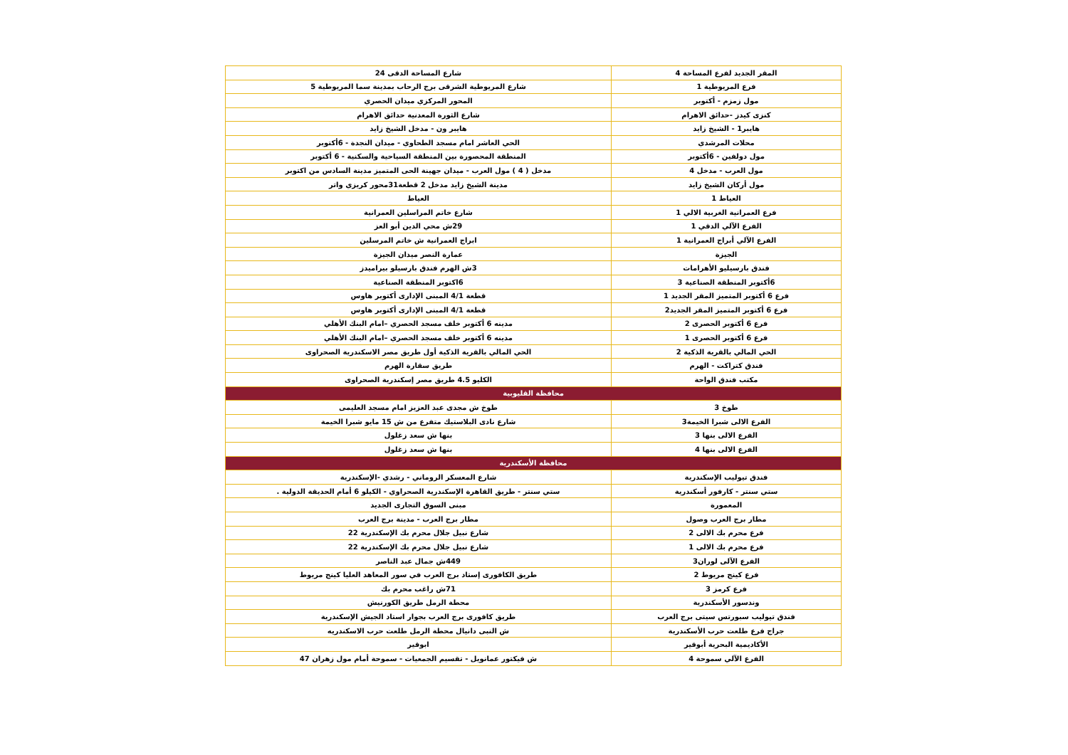| المقر الجديد لفرع المساحة 4 | شارع المساحة الدقى 24 |
| فرع المريوطية 1 | شارع المريوطية الشرقى برج الرحاب بمدينة سما المريوطية 5 |
| مول زمزم - أكتوبر | المحور المركزي ميدان الحصري |
| كنزى كيدز -حدائق الاهرام | شارع الثورة المعدنية حدائق الاهرام |
| هايبر1 - الشيخ زايد | هايبر ون - مدخل الشيخ زايد |
| محلات المرشدي | الحي العاشر امام مسجد الطحاوي - ميدان النجدة - 6أكتوبر |
| مول دولفين - 6أكتوبر | المنطقة المحصورة بين المنطقة السياحية والسكنية - 6 أكتوبر |
| مول العرب - مدخل 4 | مدخل ( 4 ) مول العرب - ميدان جهينة الحى المتميز مدينة السادس من اكتوبر |
| مول أركان الشيخ زايد | مدينة الشيخ زايد مدخل 2 قطعة31محور كريزي واتر |
| العياط 1 | العياط |
| فرع العمرانية الغربية الالي 1 | شارع خاتم المراسلين العمرانية |
| الفرع الآلي الدقي 1 | 29ش محي الدين أبو العز |
| الفرع الآلي أبراج العمرانية 1 | ابراج العمرانية ش خاتم المرسلين |
| الجيزة | عمارة النصر ميدان الجيزة |
| فندق بارسيليو الأهرامات | 3ش الهرم فندق بارسيلو بيراميدز |
| 6أكتوبر المنطقة الصناعية 3 | 6اكتوبر المنطقة الصناعية |
| فرع 6 أكتوبر المتميز المقر الجديد 1 | قطعة 4/1 المبنى الإدارى أكتوبر هاوس |
| فرع 6 أكتوبر المتميز المقر الجديد2 | قطعة 4/1 المبنى الإدارى أكتوبر هاوس |
| فرع 6 أكتوبر الحصرى 2 | مدينه 6 أكتوبر خلف مسجد الحصري –امام البنك الأهلي |
| فرع 6 أكتوبر الحصرى 1 | مدينه 6 أكتوبر خلف مسجد الحصري –امام البنك الأهلي |
| الحي المالي بالقرية الذكية 2 | الحي المالي بالقرية الذكية أول طريق مصر الاسكندرية الصحراوى |
| فندق كتراكت - الهرم | طريق سقارة الهرم |
| مكتب فندق الواحة | الكليو 4.5 طريق مصر إسكندرية الصحراوى |
| محافظة القليوبية | |
| طوخ 3 | طوخ ش مجدى عبد العزيز امام مسجد العليمى |
| الفرع الالى شبرا الخيمة3 | شارع نادى البلاستيك متفرع من ش 15 مايو شبرا الخيمة |
| الفرع الالى بنها 3 | بنها ش سعد زغلول |
| الفرع الالى بنها 4 | بنها ش سعد زغلول |
| محافظة الأسكندرية | |
| فندق تيوليب الإسكندرية | شارع المعسكر الروماني - رشدي -الإسكندرية |
| ستي سنتر - كارفور أسكندرية | ستي سنتر - طريق القاهرة الإسكندرية الصحراوي - الكيلو 6 أمام الحديقة الدولية . |
| المعمورة | مبنى السوق التجارى الجديد |
| مطار برج العرب وصول | مطار برج العرب - مدينة برج العرب |
| فرع محرم بك الالى 2 | شارع نبيل جلال محرم بك الإسكندرية 22 |
| فرع محرم بك الالى 1 | شارع نبيل جلال محرم بك الإسكندرية 22 |
| الفرع الآلى لوران3 | 449ش جمال عبد الناصر |
| فرع كينج مريوط 2 | طريق الكافورى إستاد برج العرب في سور المعاهد العليا كينج مريوط |
| فرع كرمز 3 | 71ش راغب محرم بك |
| وندسور الأسكندرية | محطة الرمل طريق الكورنيش |
| فندق تيوليب سبورتس سيتى برج العرب | طريق كافورى برج العرب بجوار استاد الجيش الإسكندرية |
| جراج فرع طلعت حرب الأسكندرية | ش النبى دانيال محطة الرمل طلعت حرب الاسكندريه |
| الأكاديمية البحرية أبوقير | ابوقير |
| الفرع الآلي سموحة 4 | ش فيكتور عمانويل - تقسيم الجمعيات - سموحة أمام مول زهران 47 |